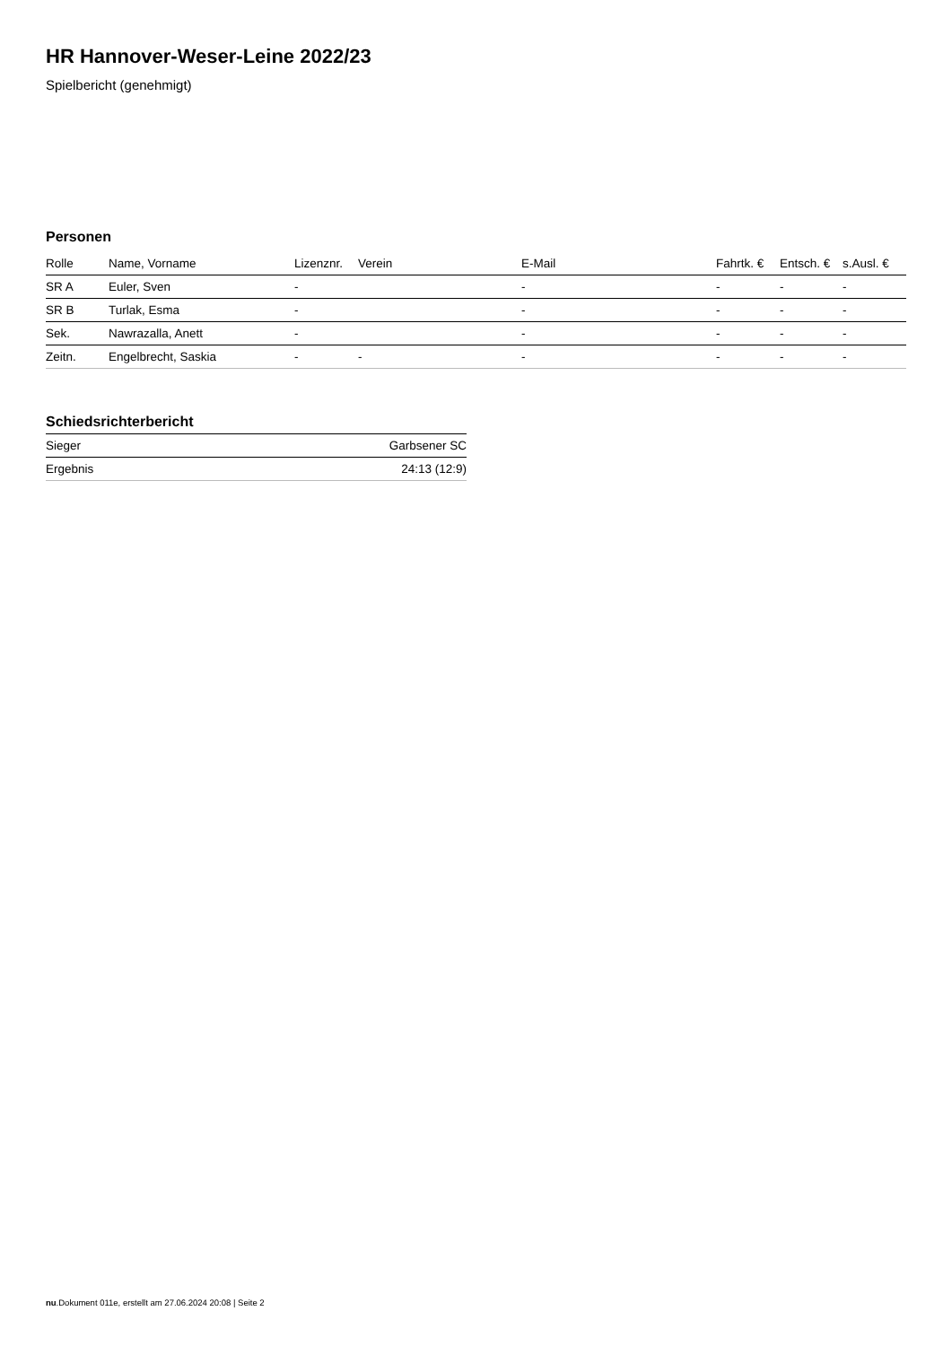HR Hannover-Weser-Leine 2022/23
Spielbericht (genehmigt)
Personen
| Rolle | Name, Vorname | Lizenznr. | Verein | E-Mail | Fahrtk. € | Entsch. € | s.Ausl. € |
| --- | --- | --- | --- | --- | --- | --- | --- |
| SR A | Euler, Sven | - | | - | - | - | - |
| SR B | Turlak, Esma | - | | - | - | - | - |
| Sek. | Nawrazalla, Anett | - | | - | - | - | - |
| Zeitn. | Engelbrecht, Saskia | - | - | - | - | - | - |
Schiedsrichterbericht
| Sieger | Garbsener SC |
| Ergebnis | 24:13 (12:9) |
nu.Dokument 011e, erstellt am 27.06.2024 20:08 | Seite 2